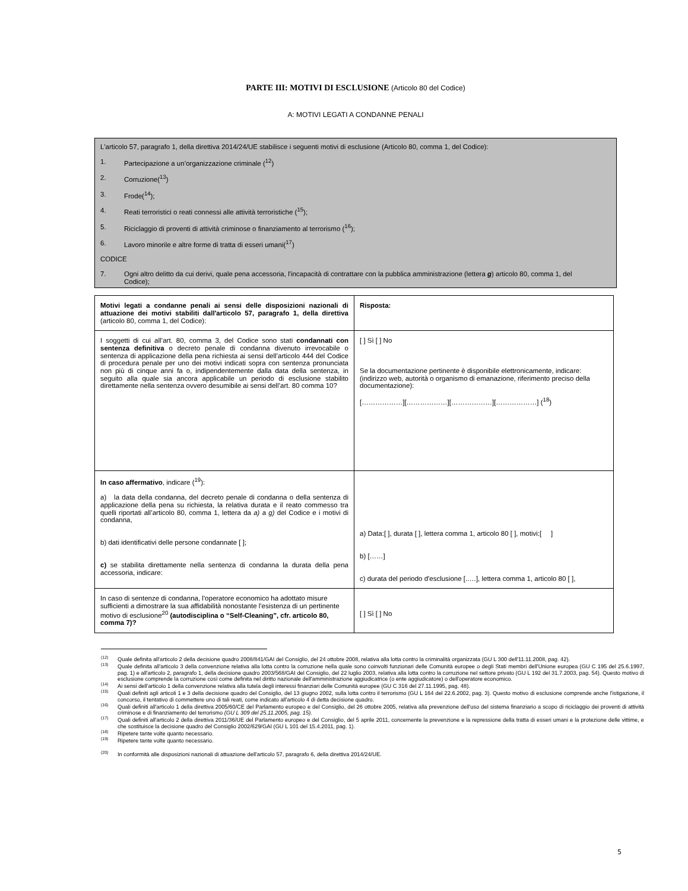PARTE III: MOTIVI DI ESCLUSIONE (Articolo 80 del Codice)
A: MOTIVI LEGATI A CONDANNE PENALI
L'articolo 57, paragrafo 1, della direttiva 2014/24/UE stabilisce i seguenti motivi di esclusione (Articolo 80, comma 1, del Codice):
1. Partecipazione a un’organizzazione criminale (<sup>12</sup>)
2. Corruzione(<sup>13</sup>)
3. Frode(<sup>14</sup>);
4. Reati terroristici o reati connessi alle attività terroristiche (<sup>15</sup>);
5. Riciclaggio di proventi di attività criminose o finanziamento al terrorismo (<sup>16</sup>);
6. Lavoro minorile e altre forme di tratta di esseri umani(<sup>17</sup>)
CODICE
7. Ogni altro delitto da cui derivi, quale pena accessoria, l'incapacità di contrattare con la pubblica amministrazione (lettera g) articolo 80, comma 1, del Codice);
| Motivi legati a condanne penali ai sensi delle disposizioni nazionali di attuazione dei motivi stabiliti dall'articolo 57, paragrafo 1, della direttiva (articolo 80, comma 1, del Codice): | Risposta: |
| I soggetti di cui all’art. 80, comma 3, del Codice sono stati condannati con sentenza definitiva o decreto penale di condanna divenuto irrevocabile o sentenza di applicazione della pena richiesta ai sensi dell’articolo 444 del Codice di procedura penale per uno dei motivi indicati sopra con sentenza pronunciata non più di cinque anni fa o, indipendentemente dalla data della sentenza, in seguito alla quale sia ancora applicabile un periodo di esclusione stabilito direttamente nella sentenza ovvero desumibile ai sensi dell’art. 80 comma 10? | [ ] Sì [ ] No Se la documentazione pertinente è disponibile elettronicamente, indicare: (indirizzo web, autorità o organismo di emanazione, riferimento preciso della documentazione): [………………][………………][………………][………………] (<sup>18</sup>) |
| In caso affermativo , indicare (<sup>19</sup>): a) la data della condanna, del decreto penale di condanna o della sentenza di applicazione della pena su richiesta, la relativa durata e il reato commesso tra quelli riportati all’articolo 80, comma 1, lettera da a) a g) del Codice e i motivi di condanna, b) dati identificativi delle persone condannate [ ]; c) se stabilita direttamente nella sentenza di condanna la durata della pena accessoria, indicare: | a) Data:[ ], durata [ ], lettera comma 1, articolo 80 [ ], motivi:[ ] b) [……] c) durata del periodo d'esclusione [..…], lettera comma 1, articolo 80 [ ], |
| In caso di sentenze di condanna, l'operatore economico ha adottato misure sufficienti a dimostrare la sua affidabilità nonostante l'esistenza di un pertinente motivo di esclusione<sup>20</sup> (autodisciplina o “Self-Cleaning”, cfr. articolo 80, comma 7)? | [ ] Sì [ ] No |
<sup>(12)</sup> Quale definita all'articolo 2 della decisione quadro 2008/841/GAI del Consiglio, del 24 ottobre 2008, relativa alla lotta contro la criminalità organizzata (GU L 300 dell'11.11.2008, pag. 42).
<sup>(13)</sup> Quale definita all'articolo 3 della convenzione relativa alla lotta contro la corruzione nella quale sono coinvolti funzionari delle Comunità europee o degli Stati membri dell'Unione europea (GU C 195 del 25.6.1997, pag. 1) e all'articolo 2, paragrafo 1, della decisione quadro 2003/568/GAI del Consiglio, del 22 luglio 2003, relativa alla lotta contro la corruzione nel settore privato (GU L 192 del 31.7.2003, pag. 54). Questo motivo di esclusione comprende la corruzione così come definita nel diritto nazionale dell'amministrazione aggiudicatrice (o ente aggiudicatore) o dell'operatore economico.
<sup>(14)</sup> Ai sensi dell'articolo 1 della convenzione relativa alla tutela degli interessi finanziari delle Comunità europee (GU C 316 del 27.11.1995, pag. 48).
<sup>(15)</sup> Quali definiti agli articoli 1 e 3 della decisione quadro del Consiglio, del 13 giugno 2002, sulla lotta contro il terrorismo (GU L 164 del 22.6.2002, pag. 3). Questo motivo di esclusione comprende anche l'istigazione, il concorso, il tentativo di commettere uno di tali reati, come indicato all'articolo 4 di detta decisione quadro.
<sup>(16)</sup> Quali definiti all'articolo 1 della direttiva 2005/60/CE del Parlamento europeo e del Consiglio, del 26 ottobre 2005, relativa alla prevenzione dell'uso del sistema finanziario a scopo di riciclaggio dei proventi di attività criminose e di finanziamento del terrorismo (GU L 309 del 25.11.2005, pag. 15).
<sup>(17)</sup> Quali definiti all'articolo 2 della direttiva 2011/36/UE del Parlamento europeo e del Consiglio, del 5 aprile 2011, concernente la prevenzione e la repressione della tratta di esseri umani e la protezione delle vittime, e che sostituisce la decisione quadro del Consiglio 2002/629/GAI (GU L 101 del 15.4.2011, pag. 1).
<sup>(18)</sup> Ripetere tante volte quanto necessario.
<sup>(19)</sup> Ripetere tante volte quanto necessario.
<sup>(20)</sup> In conformità alle disposizioni nazionali di attuazione dell'articolo 57, paragrafo 6, della direttiva 2014/24/UE.
5